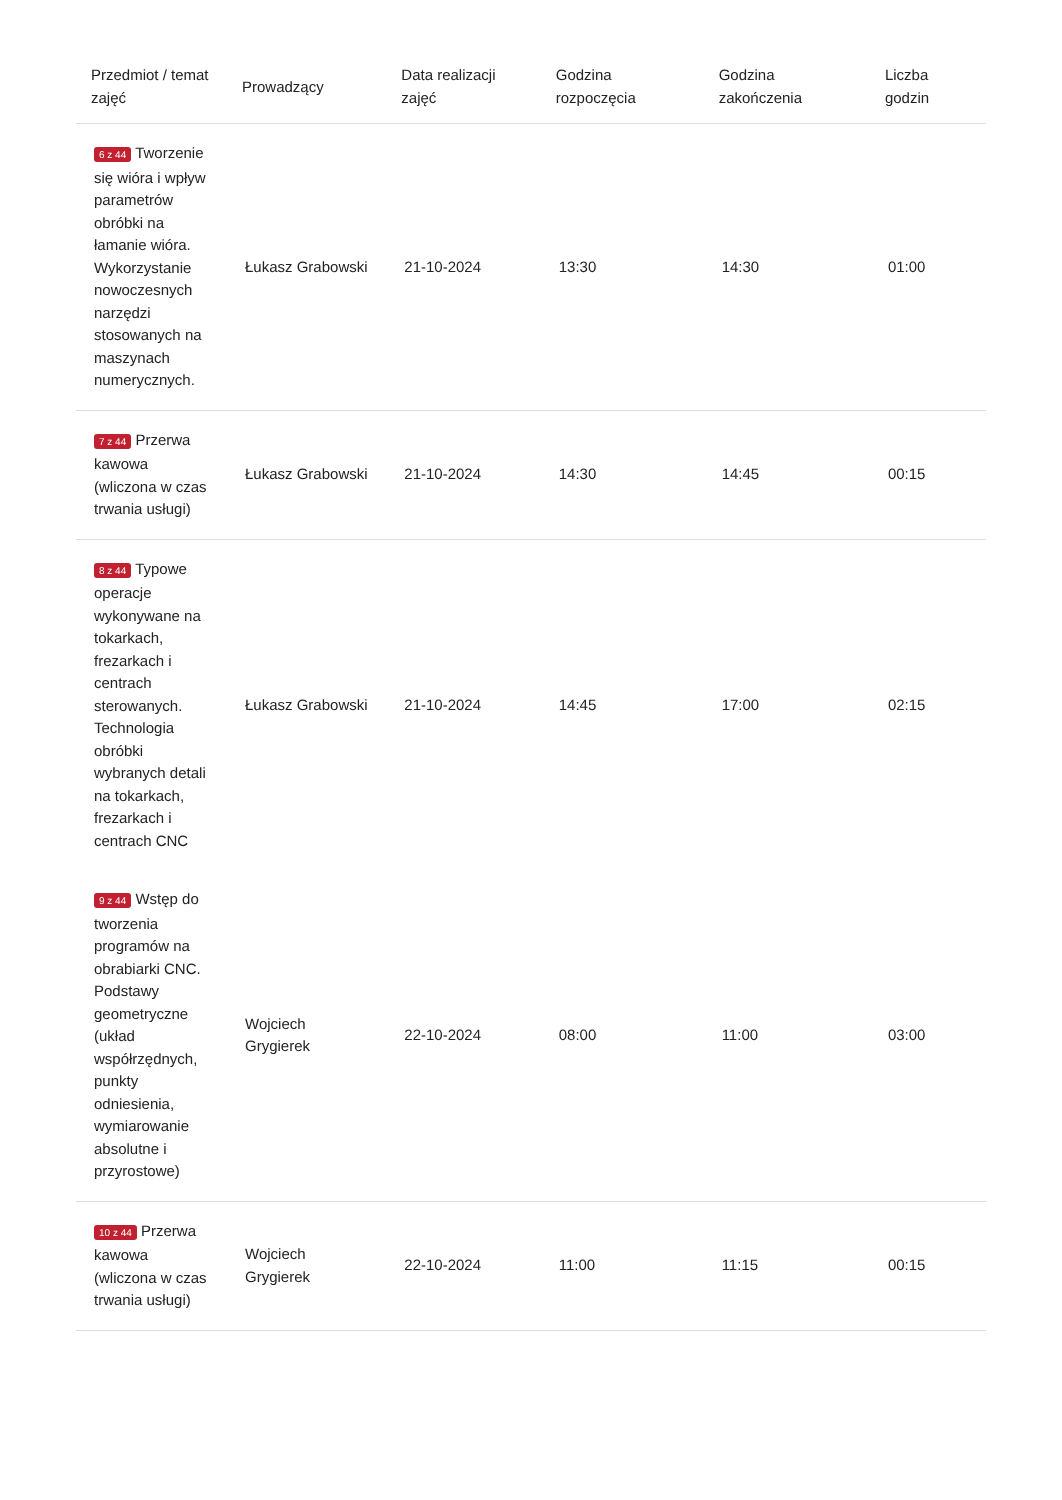| Przedmiot / temat zajęć | Prowadzący | Data realizacji zajęć | Godzina rozpoczęcia | Godzina zakończenia | Liczba godzin |
| --- | --- | --- | --- | --- | --- |
| 6 z 44 Tworzenie się wióra i wpływ parametrów obróbki na łamanie wióra. Wykorzystanie nowoczesnych narzędzi stosowanych na maszynach numerycznych. | Łukasz Grabowski | 21-10-2024 | 13:30 | 14:30 | 01:00 |
| 7 z 44 Przerwa kawowa (wliczona w czas trwania usługi) | Łukasz Grabowski | 21-10-2024 | 14:30 | 14:45 | 00:15 |
| 8 z 44 Typowe operacje wykonywane na tokarkach, frezarkach i centrach sterowanych. Technologia obróbki wybranych detali na tokarkach, frezarkach i centrach CNC | Łukasz Grabowski | 21-10-2024 | 14:45 | 17:00 | 02:15 |
| 9 z 44 Wstęp do tworzenia programów na obrabiarki CNC. Podstawy geometryczne (układ współrzędnych, punkty odniesienia, wymiarowanie absolutne i przyrostowe) | Wojciech Grygierek | 22-10-2024 | 08:00 | 11:00 | 03:00 |
| 10 z 44 Przerwa kawowa (wliczona w czas trwania usługi) | Wojciech Grygierek | 22-10-2024 | 11:00 | 11:15 | 00:15 |